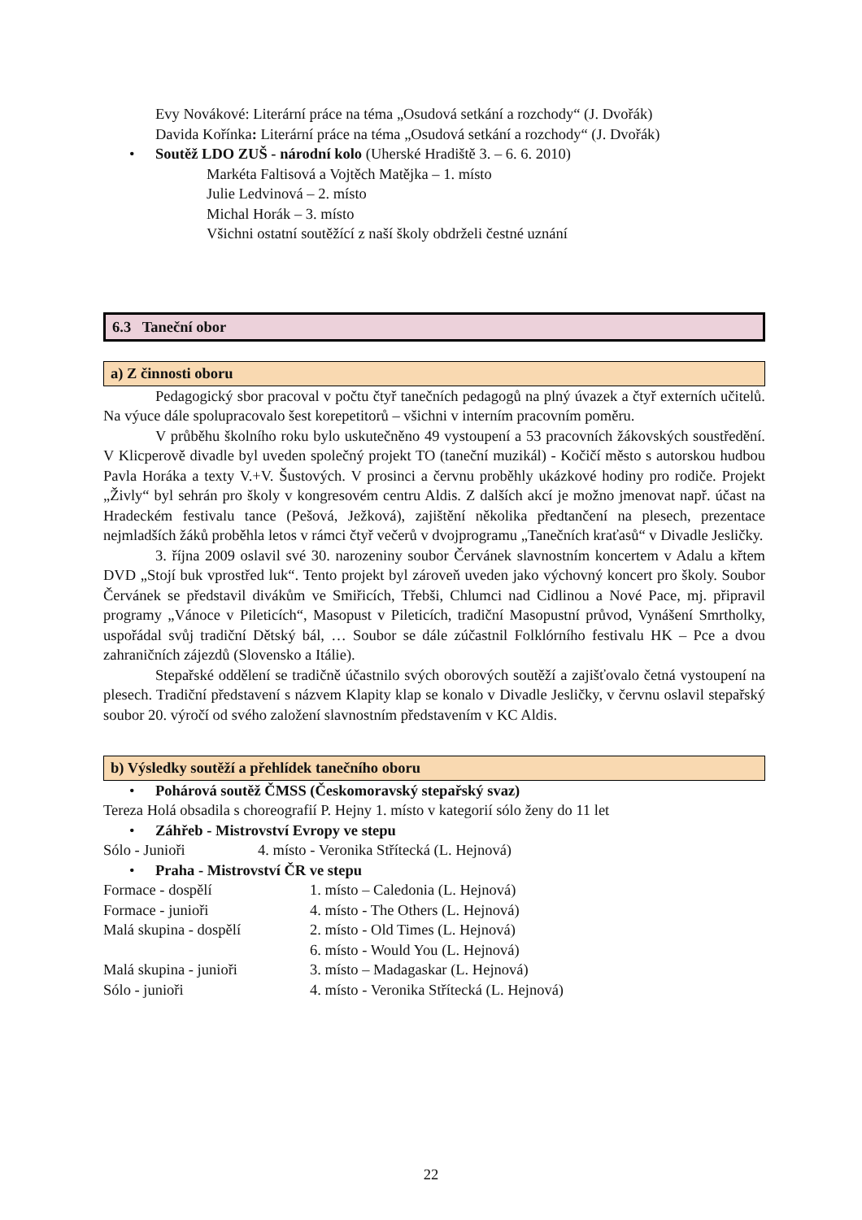Evy Novákové: Literární práce na téma „Osudová setkání a rozchody“ (J. Dvořák)
Davida Kořínka: Literární práce na téma „Osudová setkání a rozchody“ (J. Dvořák)
• Soutěž LDO ZUŠ - národní kolo (Uherské Hradiště 3. – 6. 6. 2010)
Markéta Faltisová a Vojtěch Matějka – 1. místo
Julie Ledvinová – 2. místo
Michal Horák – 3. místo
Všichni ostatní soutěžící z naší školy obdrželi čestné uznání
6.3 Taneční obor
a) Z činnosti oboru
Pedagogický sbor pracoval v počtu čtyř tanečních pedagogů na plný úvazek a čtyř externích učitelů. Na výuce dále spolupracovalo šest korepetitorů – všichni v interním pracovním poměru.
V průběhu školního roku bylo uskutečněno 49 vystoupení a 53 pracovních žákovských soustředění. V Klicperově divadle byl uveden společný projekt TO (taneční muzikál) - Kočičí město s autorskou hudbou Pavla Horáka a texty V.+V. Šustových. V prosinci a červnu proběhly ukázkové hodiny pro rodiče. Projekt „Živly“ byl sehrán pro školy v kongresovém centru Aldis. Z dalších akcí je možno jmenovat např. účast na Hradeckém festivalu tance (Pešová, Ježková), zajištění několika předtančení na plesech, prezentace nejmladších žáků proběhla letos v rámci čtyř večerů v dvojprogramu „Tanečních kraťasů“ v Divadle Jesličky.
3. října 2009 oslavil své 30. narozeniny soubor Červánek slavnostním koncertem v Adalu a křtem DVD „Stojí buk vprostřed luk“. Tento projekt byl zároveň uveden jako výchovný koncert pro školy. Soubor Červánek se představil divákům ve Smiřicích, Třebši, Chlumci nad Cidlinou a Nové Pace, mj. připravil programy „Vánoce v Pileticích“, Masopust v Pileticích, tradiční Masopustní průvod, Vynášení Smrtholky, uspořádal svůj tradiční Dětský bál, … Soubor se dále zúčastnil Folklórního festivalu HK – Pce a dvou zahraničních zájezdů (Slovensko a Itálie).
Stepařské oddělení se tradičně účastnilo svých oborových soutěží a zajišťovalo četná vystoupení na plesech. Tradiční představení s názvem Klapity klap se konalo v Divadle Jesličky, v červnu oslavil stepařský soubor 20. výročí od svého založení slavnostním představením v KC Aldis.
b) Výsledky soutěží a přehlídek tanečního oboru
• Pohárová soutěž ČMSS (Českomoravský stepařský svaz)
Tereza Holá obsadila s choreografií P. Hejny 1. místo v kategorií sólo ženy do 11 let
• Záhřeb - Mistrovství Evropy ve stepu
Sólo - Junioři 4. místo - Veronika Střítecká (L. Hejnová)
• Praha - Mistrovství ČR ve stepu
Formace - dospělí 1. místo – Caledonia (L. Hejnová)
Formace - junioři 4. místo - The Others (L. Hejnová)
Malá skupina - dospělí 2. místo - Old Times (L. Hejnová)
6. místo - Would You (L. Hejnová)
Malá skupina - junioři 3. místo – Madagaskar (L. Hejnová)
Sólo - junioři 4. místo - Veronika Střítecká (L. Hejnová)
22